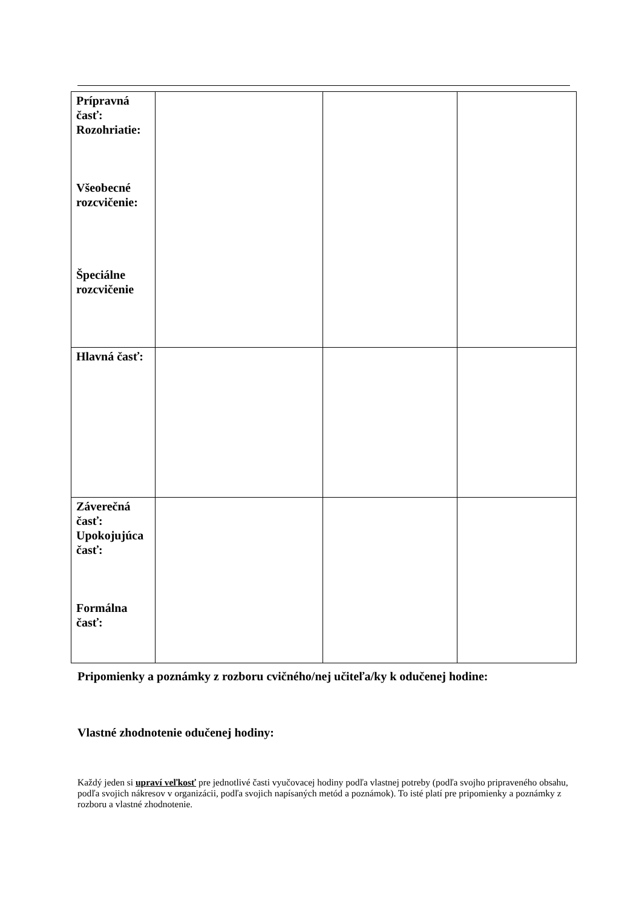| Prípravná časť: Rozohriatie: Všeobecné rozcvičenie: Špeciálne rozcvičenie | | | |
| Hlavná časť: | | | |
| Záverečná časť: Upokojujúca časť: Formálna časť: | | | |
Pripomienky a poznámky z rozboru cvičného/nej učiteľa/ky k odučenej hodine:
Vlastné zhodnotenie odučenej hodiny:
Každý jeden si upraví veľkosť pre jednotlivé časti vyučovacej hodiny podľa vlastnej potreby (podľa svojho pripraveného obsahu, podľa svojich nákresov v organizácii, podľa svojich napísaných metód a poznámok). To isté platí pre pripomienky a poznámky z rozboru a vlastné zhodnotenie.